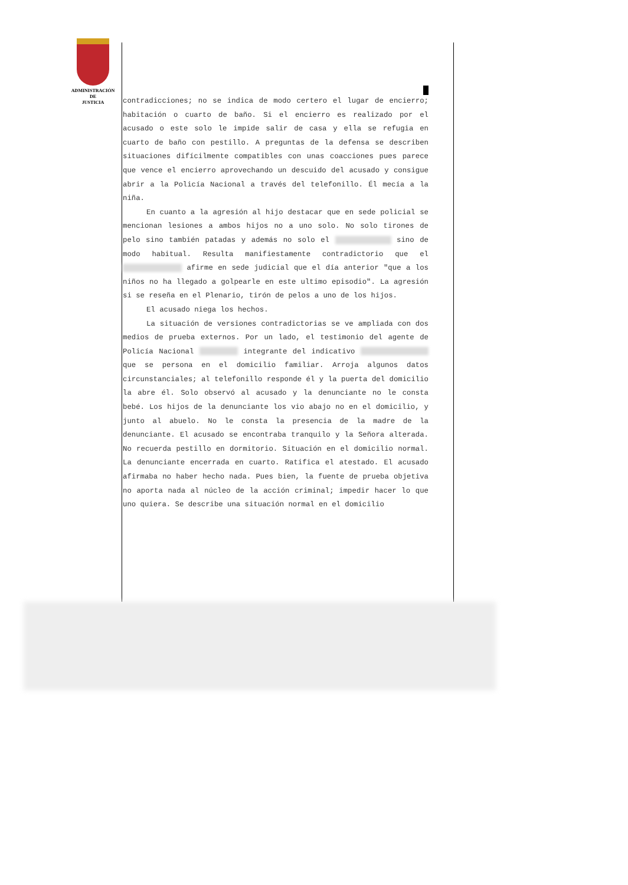ADMINISTRACIÓN
DE
JUSTICIA
contradicciones; no se indica de modo certero el lugar de encierro; habitación o cuarto de baño. Si el encierro es realizado por el acusado o este solo le impide salir de casa y ella se refugia en cuarto de baño con pestillo. A preguntas de la defensa se describen situaciones difícilmente compatibles con unas coacciones pues parece que vence el encierro aprovechando un descuido del acusado y consigue abrir a la Policía Nacional a través del telefonillo. Él mecía a la niña.
En cuanto a la agresión al hijo destacar que en sede policial se mencionan lesiones a ambos hijos no a uno solo. No solo tirones de pelo sino también patadas y además no solo el sino de modo habitual. Resulta manifiestamente contradictorio que el afirme en sede judicial que el día anterior "que a los niños no ha llegado a golpearle en este ultimo episodio". La agresión si se reseña en el Plenario, tirón de pelos a uno de los hijos.
El acusado niega los hechos.
La situación de versiones contradictorias se ve ampliada con dos medios de prueba externos. Por un lado, el testimonio del agente de Policía Nacional integrante del indicativo que se persona en el domicilio familiar. Arroja algunos datos circunstanciales; al telefonillo responde él y la puerta del domicilio la abre él. Solo observó al acusado y la denunciante no le consta bebé. Los hijos de la denunciante los vio abajo no en el domicilio, y junto al abuelo. No le consta la presencia de la madre de la denunciante. El acusado se encontraba tranquilo y la Señora alterada. No recuerda pestillo en dormitorio. Situación en el domicilio normal. La denunciante encerrada en cuarto. Ratifica el atestado. El acusado afirmaba no haber hecho nada. Pues bien, la fuente de prueba objetiva no aporta nada al núcleo de la acción criminal; impedir hacer lo que uno quiera. Se describe una situación normal en el domicilio